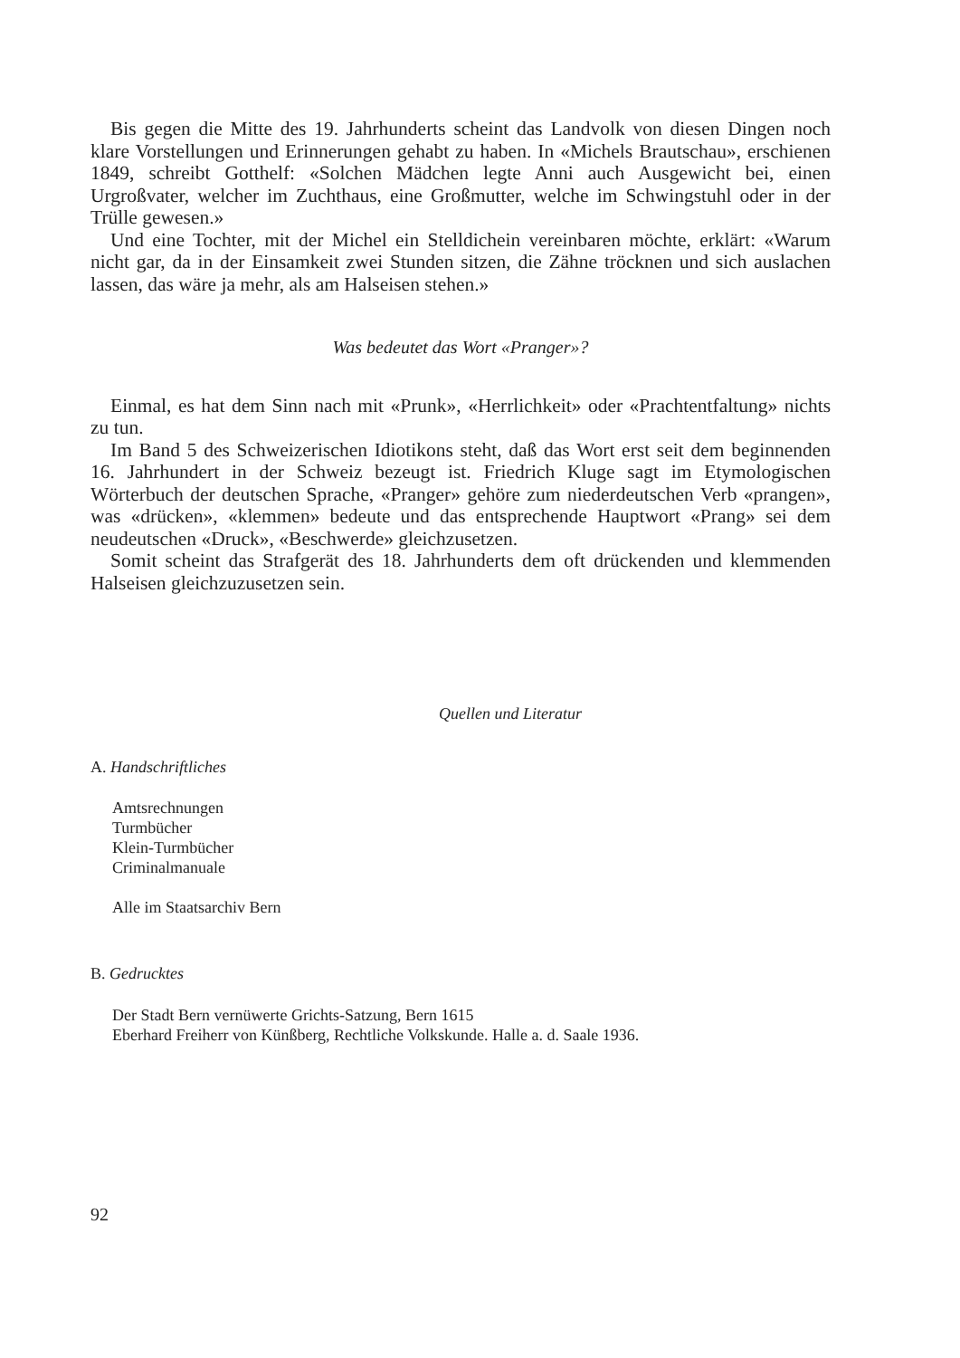Bis gegen die Mitte des 19. Jahrhunderts scheint das Landvolk von diesen Dingen noch klare Vorstellungen und Erinnerungen gehabt zu haben. In «Michels Brautschau», erschienen 1849, schreibt Gotthelf: «Solchen Mädchen legte Anni auch Ausgewicht bei, einen Urgroßvater, welcher im Zuchthaus, eine Großmutter, welche im Schwingstuhl oder in der Trülle gewesen.»
Und eine Tochter, mit der Michel ein Stelldichein vereinbaren möchte, erklärt: «Warum nicht gar, da in der Einsamkeit zwei Stunden sitzen, die Zähne tröcknen und sich auslachen lassen, das wäre ja mehr, als am Halseisen stehen.»
Was bedeutet das Wort «Pranger»?
Einmal, es hat dem Sinn nach mit «Prunk», «Herrlichkeit» oder «Prachtentfaltung» nichts zu tun.
Im Band 5 des Schweizerischen Idiotikons steht, daß das Wort erst seit dem beginnenden 16. Jahrhundert in der Schweiz bezeugt ist. Friedrich Kluge sagt im Etymologischen Wörterbuch der deutschen Sprache, «Pranger» gehöre zum niederdeutschen Verb «prangen», was «drücken», «klemmen» bedeute und das entsprechende Hauptwort «Prang» sei dem neudeutschen «Druck», «Beschwerde» gleichzusetzen.
Somit scheint das Strafgerät des 18. Jahrhunderts dem oft drückenden und klemmenden Halseisen gleichzuzusetzen sein.
Quellen und Literatur
A. Handschriftliches
Amtsrechnungen
Turmbücher
Klein-Turmbücher
Criminalmanuale
Alle im Staatsarchiv Bern
B. Gedrucktes
Der Stadt Bern vernüwerte Grichts-Satzung, Bern 1615
Eberhard Freiherr von Künßberg, Rechtliche Volkskunde. Halle a. d. Saale 1936.
92